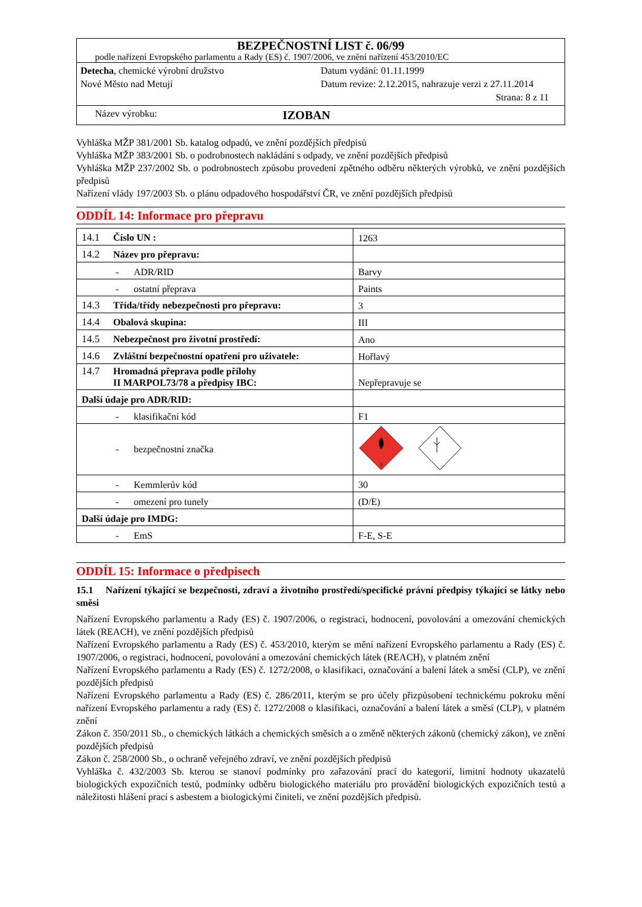BEZPEČNOSTNÍ LIST č. 06/99
podle nařízení Evropského parlamentu a Rady (ES) č. 1907/2006, ve znění nařízení 453/2010/EC
Detecha, chemické výrobní družstvo
Nové Město nad Metují
Datum vydání: 01.11.1999
Datum revize: 2.12.2015, nahrazuje verzi z 27.11.2014
Strana: 8 z 11
Název výrobku: IZOBAN
Vyhláška MŽP 381/2001 Sb. katalog odpadů, ve znění pozdějších předpisů
Vyhláška MŽP 383/2001 Sb. o podrobnostech nakládání s odpady, ve znění pozdějších předpisů
Vyhláška MŽP 237/2002 Sb. o podrobnostech způsobu provedení zpětného odběru některých výrobků, ve znění pozdějších předpisů
Nařízení vlády 197/2003 Sb. o plánu odpadového hospodářství ČR, ve znění pozdějších předpisů
ODDÍL 14: Informace pro přepravu
| 14.1 Číslo UN : | 1263 |
| 14.2 Název pro přepravu: | |
| - ADR/RID | Barvy |
| - ostatní přeprava | Paints |
| 14.3 Třída/třídy nebezpečnosti pro přepravu: | 3 |
| 14.4 Obalová skupina: | III |
| 14.5 Nebezpečnost pro životní prostředí: | Ano |
| 14.6 Zvláštní bezpečnostní opatření pro uživatele: | Hořlavý |
| 14.7 Hromadná přeprava podle přílohy II MARPOL73/78 a předpisy IBC: | Nepřepravuje se |
| Další údaje pro ADR/RID: | |
| - klasifikační kód | F1 |
| - bezpečnostní značka | 3 |
| - Kemmlerův kód | 30 |
| - omezení pro tunely | (D/E) |
| Další údaje pro IMDG: | |
| - EmS | F-E, S-E |
ODDÍL 15: Informace o předpisech
15.1 Nařízení týkající se bezpečnosti, zdraví a životního prostředí/specifické právní předpisy týkající se látky nebo směsi
Nařízení Evropského parlamentu a Rady (ES) č. 1907/2006, o registraci, hodnocení, povolování a omezování chemických látek (REACH), ve znění pozdějších předpisů
Nařízení Evropského parlamentu a Rady (ES) č. 453/2010, kterým se mění nařízení Evropského parlamentu a Rady (ES) č. 1907/2006, o registraci, hodnocení, povolování a omezování chemických látek (REACH), v platném znění
Nařízení Evropského parlamentu a Rady (ES) č. 1272/2008, o klasifikaci, označování a balení látek a směsí (CLP), ve znění pozdějších předpisů
Nařízení Evropského parlamentu a Rady (ES) č. 286/2011, kterým se pro účely přizpůsobení technickému pokroku mění nařízení Evropského parlamentu a rady (ES) č. 1272/2008 o klasifikaci, označování a balení látek a směsí (CLP), v platném znění
Zákon č. 350/2011 Sb., o chemických látkách a chemických směsích a o změně některých zákonů (chemický zákon), ve znění pozdějších předpisů
Zákon č. 258/2000 Sb., o ochraně veřejného zdraví, ve znění pozdějších předpisů
Vyhláška č. 432/2003 Sb. kterou se stanoví podmínky pro zařazování prací do kategorií, limitní hodnoty ukazatelů biologických expozičních testů, podmínky odběru biologického materiálu pro provádění biologických expozičních testů a náležitosti hlášení prací s asbestem a biologickými činiteli, ve znění pozdějších předpisů.